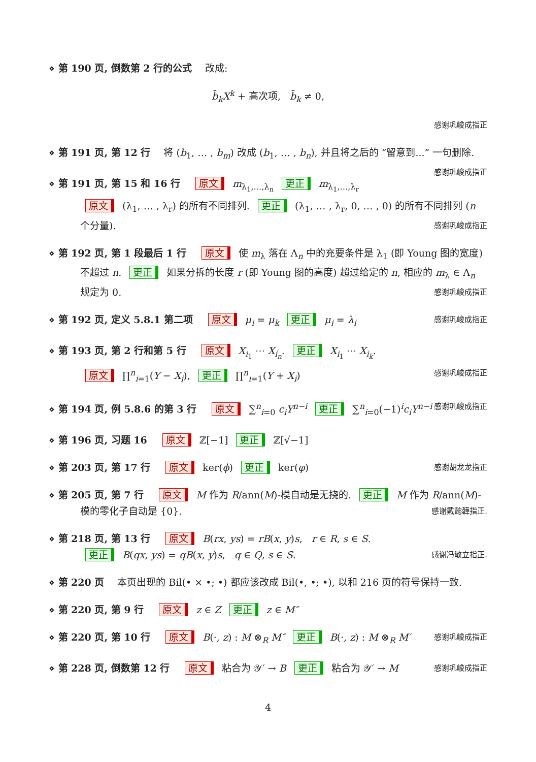⋄ 第 190 页, 倒数第 2 行的公式 改成:
b̄<sub>k</sub>X<sup>k</sup> + 高次项, b̄<sub>k</sub> ≠ 0,
感谢巩峻成指正
⋄ 第 191 页, 第 12 行 将 (b<sub>1</sub>, … , b<sub>m</sub>) 改成 (b<sub>1</sub>, … , b<sub>n</sub>), 并且将之后的 “留意到...” 一句删除. 感谢巩峻成指正
⋄ 第 191 页, 第 15 和 16 行 原文 m<sub>λ<sub>1</sub>,…,λ<sub>n</sub></sub> 更正 m<sub>λ<sub>1</sub>,…,λ<sub>r</sub></sub>
原文 (λ<sub>1</sub>, … , λ<sub>r</sub>) 的所有不同排列. 更正 (λ<sub>1</sub>, … , λ<sub>r</sub>, 0, … , 0) 的所有不同排列 (n 个分量). 感谢巩峻成指正
⋄ 第 192 页, 第 1 段最后 1 行 原文 使 m<sub>λ</sub> 落在 Λ<sub>n</sub> 中的充要条件是 λ<sub>1</sub> (即 Young 图的宽度) 不超过 n. 更正 如果分拆的长度 r (即 Young 图的高度) 超过给定的 n, 相应的 m<sub>λ</sub> ∈ Λ<sub>n</sub> 规定为 0. 感谢巩峻成指正
⋄ 第 192 页, 定义 5.8.1 第二项 原文 μ<sub>i</sub> = μ<sub>k</sub> 更正 μ<sub>i</sub> = λ<sub>i</sub> 感谢巩峻成指正
⋄ 第 193 页, 第 2 行和第 5 行 原文 X<sub>i<sub>1</sub></sub> ⋯ X<sub>i<sub>n</sub></sub>. 更正 X<sub>i<sub>1</sub></sub> ⋯ X<sub>i<sub>k</sub></sub>.
原文 ∏<sup>n</sup><sub>i=1</sub>(Y − X<sub>i</sub>), 更正 ∏<sup>n</sup><sub>i=1</sub>(Y + X<sub>i</sub>) 感谢巩峻成指正
⋄ 第 194 页, 例 5.8.6 的第 3 行 原文 ∑<sup>n</sup><sub>i=0</sub> c<sub>i</sub>Y<sup>n−i</sup> 更正 ∑<sup>n</sup><sub>i=0</sub>(−1)<sup>i</sup>c<sub>i</sub>Y<sup>n−i</sup> 感谢巩峻成指正
⋄ 第 196 页, 习题 16 原文 ℤ[−1] 更正 ℤ[√−1]
⋄ 第 203 页, 第 17 行 原文 ker(ϕ) 更正 ker(φ) 感谢胡龙龙指正
⋄ 第 205 页, 第 7 行 原文 M 作为 R/ann(M)-模自动是无挠的. 更正 M 作为 R/ann(M)-模的零化子自动是 {0}. 感谢戴懿韡指正.
⋄ 第 218 页, 第 13 行 原文 B(rx, ys) = rB(x, y)s, r ∈ R, s ∈ S.
更正 B(qx, ys) = qB(x, y)s, q ∈ Q, s ∈ S. 感谢冯敏立指正.
⋄ 第 220 页 本页出现的 Bil(• × •; •) 都应该改成 Bil(•, •; •), 以和 216 页的符号保持一致.
⋄ 第 220 页, 第 9 行 原文 z ∈ Z 更正 z ∈ M″
⋄ 第 220 页, 第 10 行 原文 B(·, z) : M ⊗<sub>R</sub> M″ 更正 B(·, z) : M ⊗<sub>R</sub> M′ 感谢巩峻成指正
⋄ 第 228 页, 倒数第 12 行 原文 粘合为 𝒴′ → B 更正 粘合为 𝒴′ → M 感谢巩峻成指正
4